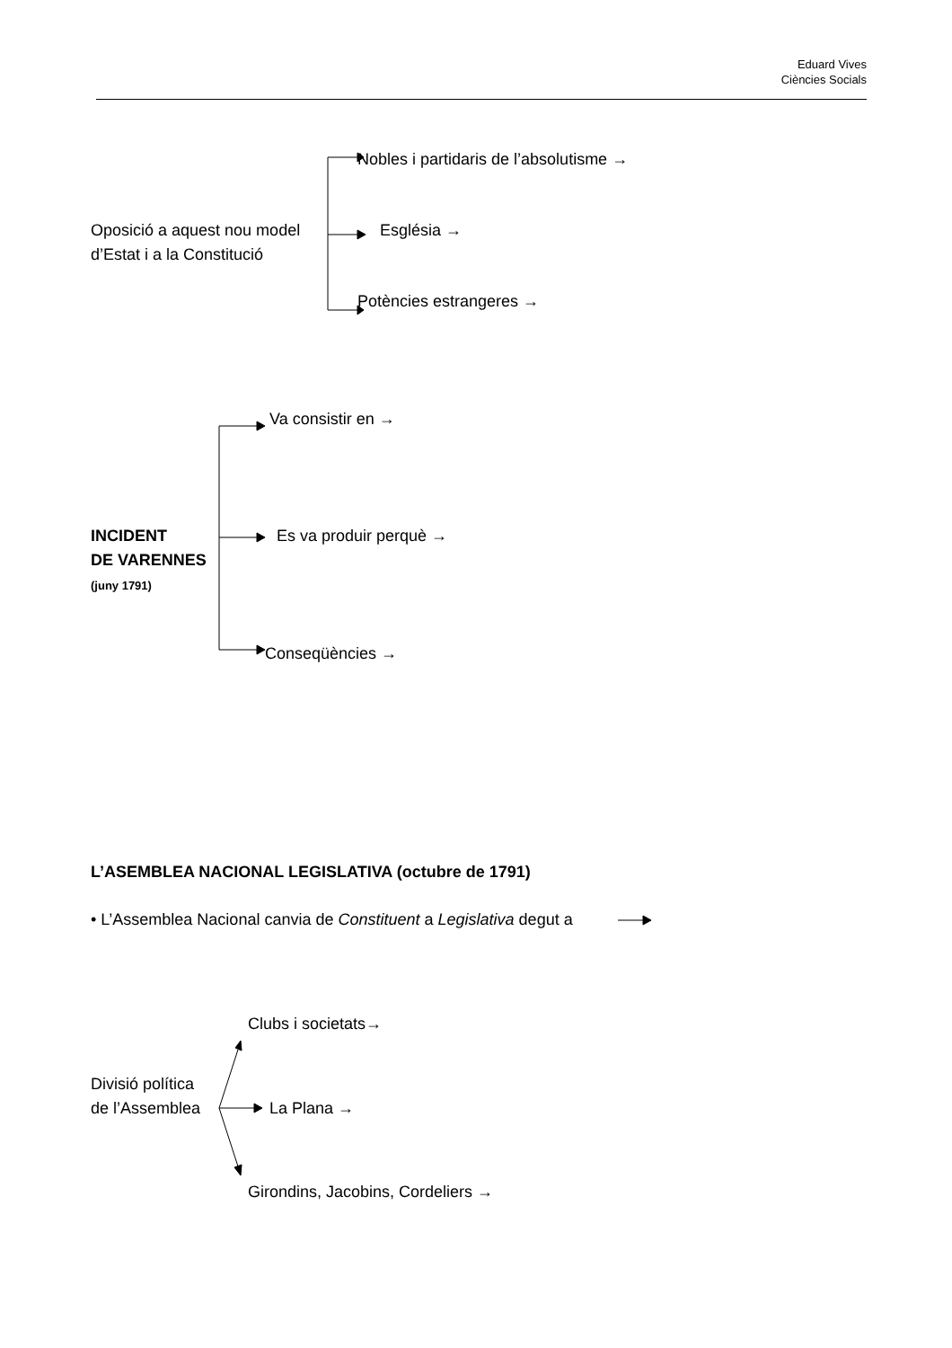Eduard Vives
Ciències Socials
Nobles i partidaris de l’absolutisme →
Oposició a aquest nou model
d’Estat i a la Constitució
Església →
Potències estrangeres →
Va consistir en →
INCIDENT
DE VARENNES
(juny 1791)
Es va produir perquè →
Conseqüències →
L’ASEMBLEA NACIONAL LEGISLATIVA (octubre de 1791)
• L’Assemblea Nacional canvia de Constituent a Legislativa degut a
Clubs i societats→
Divisió política
de l’Assemblea
La Plana →
Girondins, Jacobins, Cordeliers →